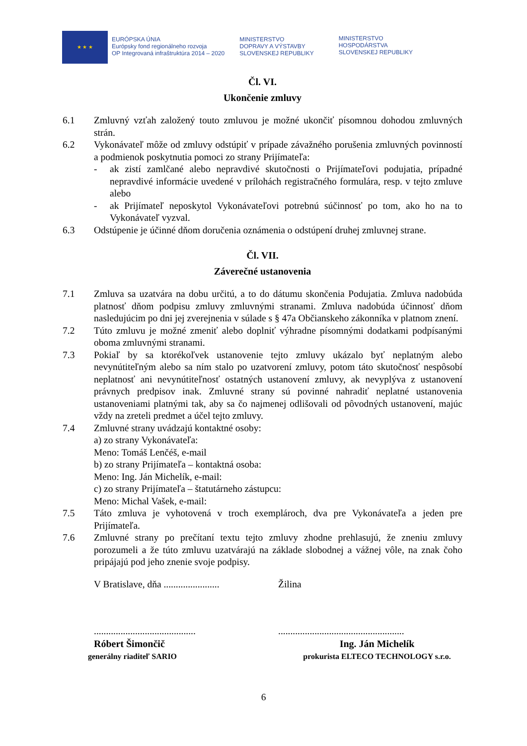★ ★ ★
EURÓPSKA ÚNIA
Európsky fond regionálneho rozvoja
OP Integrovaná infraštruktúra 2014 – 2020
MINISTERSTVO
DOPRAVY A VÝSTAVBY
SLOVENSKEJ REPUBLIKY
MINISTERSTVO
HOSPODÁRSTVA
SLOVENSKEJ REPUBLIKY
Čl. VI.
Ukončenie zmluvy
6.1 Zmluvný vzťah založený touto zmluvou je možné ukončiť písomnou dohodou zmluvných strán.
6.2 Vykonávateľ môže od zmluvy odstúpiť v prípade závažného porušenia zmluvných povinností a podmienok poskytnutia pomoci zo strany Prijímateľa:
- ak zistí zamlčané alebo nepravdivé skutočnosti o Prijímateľovi podujatia, prípadné nepravdivé informácie uvedené v prílohách registračného formulára, resp. v tejto zmluve alebo
- ak Prijímateľ neposkytol Vykonávateľovi potrebnú súčinnosť po tom, ako ho na to Vykonávateľ vyzval.
6.3 Odstúpenie je účinné dňom doručenia oznámenia o odstúpení druhej zmluvnej strane.
Čl. VII.
Záverečné ustanovenia
7.1 Zmluva sa uzatvára na dobu určitú, a to do dátumu skončenia Podujatia. Zmluva nadobúda platnosť dňom podpisu zmluvy zmluvnými stranami. Zmluva nadobúda účinnosť dňom nasledujúcim po dni jej zverejnenia v súlade s § 47a Občianskeho zákonníka v platnom znení.
7.2 Túto zmluvu je možné zmeniť alebo doplniť výhradne písomnými dodatkami podpísanými oboma zmluvnými stranami.
7.3 Pokiaľ by sa ktorékoľvek ustanovenie tejto zmluvy ukázalo byť neplatným alebo nevynútiteľným alebo sa ním stalo po uzatvorení zmluvy, potom táto skutočnosť nespôsobí neplatnosť ani nevynútiteľnosť ostatných ustanovení zmluvy, ak nevyplýva z ustanovení právnych predpisov inak. Zmluvné strany sú povinné nahradiť neplatné ustanovenia ustanoveniami platnými tak, aby sa čo najmenej odlišovali od pôvodných ustanovení, majúc vždy na zreteli predmet a účel tejto zmluvy.
7.4 Zmluvné strany uvádzajú kontaktné osoby:
a) zo strany Vykonávateľa:
Meno: Tomáš Lenčéš, e-mail
b) zo strany Prijímateľa – kontaktná osoba:
Meno: Ing. Ján Michelík, e-mail:
c) zo strany Prijímateľa – štatutárneho zástupcu:
Meno: Michal Vašek, e-mail:
7.5 Táto zmluva je vyhotovená v troch exemplároch, dva pre Vykonávateľa a jeden pre Prijímateľa.
7.6 Zmluvné strany po prečítaní textu tejto zmluvy zhodne prehlasujú, že zneniu zmluvy porozumeli a že túto zmluvu uzatvárajú na základe slobodnej a vážnej vôle, na znak čoho pripájajú pod jeho znenie svoje podpisy.
V Bratislave, dňa .......................
Žilina
..........................................
....................................................
Róbert Šimončič
generálny riaditeľ SARIO
Ing. Ján Michelík
prokurista ELTECO TECHNOLOGY s.r.o.
6